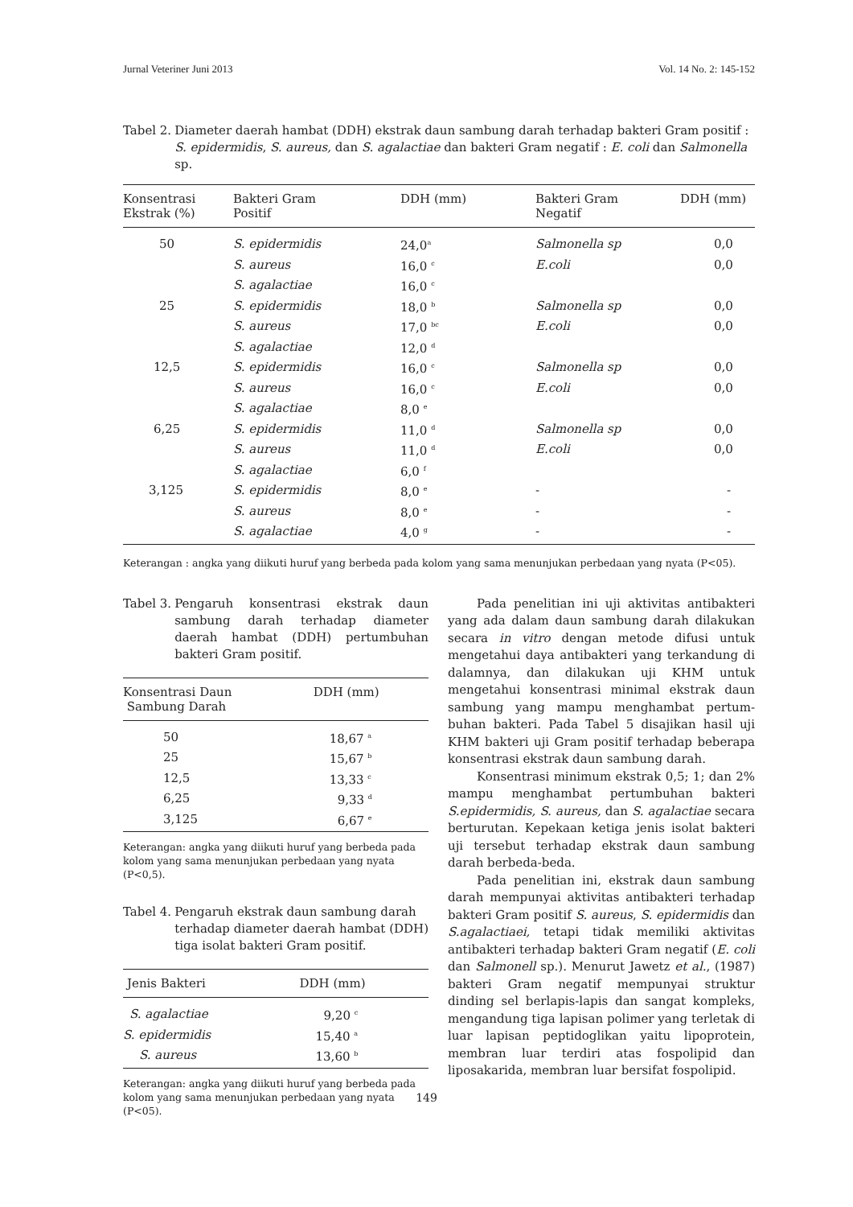Jurnal Veteriner Juni 2013 Vol. 14 No. 2: 145-152
Tabel 2. Diameter daerah hambat (DDH) ekstrak daun sambung darah terhadap bakteri Gram positif : S. epidermidis, S. aureus, dan S. agalactiae dan bakteri Gram negatif : E. coli dan Salmonella sp.
| Konsentrasi Ekstrak (%) | Bakteri Gram Positif | DDH (mm) | Bakteri Gram Negatif | DDH (mm) |
| --- | --- | --- | --- | --- |
| 50 | S. epidermidis | 24,0<sup>a</sup> | Salmonella sp | 0,0 |
| | S. aureus | 16,0 <sup>c</sup> | E.coli | 0,0 |
| | S. agalactiae | 16,0 <sup>c</sup> | | |
| 25 | S. epidermidis | 18,0 <sup>b</sup> | Salmonella sp | 0,0 |
| | S. aureus | 17,0 <sup>bc</sup> | E.coli | 0,0 |
| | S. agalactiae | 12,0 <sup>d</sup> | | |
| 12,5 | S. epidermidis | 16,0 <sup>c</sup> | Salmonella sp | 0,0 |
| | S. aureus | 16,0 <sup>c</sup> | E.coli | 0,0 |
| | S. agalactiae | 8,0 <sup>e</sup> | | |
| 6,25 | S. epidermidis | 11,0 <sup>d</sup> | Salmonella sp | 0,0 |
| | S. aureus | 11,0 <sup>d</sup> | E.coli | 0,0 |
| | S. agalactiae | 6,0 <sup>f</sup> | | |
| 3,125 | S. epidermidis | 8,0 <sup>e</sup> | - | - |
| | S. aureus | 8,0 <sup>e</sup> | - | - |
| | S. agalactiae | 4,0 <sup>g</sup> | - | - |
Keterangan : angka yang diikuti huruf yang berbeda pada kolom yang sama menunjukan perbedaan yang nyata (P<05).
Tabel 3. Pengaruh konsentrasi ekstrak daun sambung darah terhadap diameter daerah hambat (DDH) pertumbuhan bakteri Gram positif.
| Konsentrasi Daun Sambung Darah | DDH (mm) |
| --- | --- |
| 50 | 18,67 <sup>a</sup> |
| 25 | 15,67 <sup>b</sup> |
| 12,5 | 13,33 <sup>c</sup> |
| 6,25 | 9,33 <sup>d</sup> |
| 3,125 | 6,67 <sup>e</sup> |
Keterangan: angka yang diikuti huruf yang berbeda pada kolom yang sama menunjukan perbedaan yang nyata (P<0,5).
Tabel 4. Pengaruh ekstrak daun sambung darah terhadap diameter daerah hambat (DDH) tiga isolat bakteri Gram positif.
| Jenis Bakteri | DDH (mm) |
| --- | --- |
| S. agalactiae | 9,20 <sup>c</sup> |
| S. epidermidis | 15,40 <sup>a</sup> |
| S. aureus | 13,60 <sup>b</sup> |
Keterangan: angka yang diikuti huruf yang berbeda pada kolom yang sama menunjukan perbedaan yang nyata (P<05).
Pada penelitian ini uji aktivitas antibakteri yang ada dalam daun sambung darah dilakukan secara in vitro dengan metode difusi untuk mengetahui daya antibakteri yang terkandung di dalamnya, dan dilakukan uji KHM untuk mengetahui konsentrasi minimal ekstrak daun sambung yang mampu menghambat pertum­buhan bakteri. Pada Tabel 5 disajikan hasil uji KHM bakteri uji Gram positif terhadap beberapa konsentrasi ekstrak daun sambung darah.
Konsentrasi minimum ekstrak 0,5; 1; dan 2% mampu menghambat pertumbuhan bakteri S.epidermidis, S. aureus, dan S. agalactiae secara berturutan. Kepekaan ketiga jenis isolat bakteri uji tersebut terhadap ekstrak daun sambung darah berbeda-beda.
Pada penelitian ini, ekstrak daun sambung darah mempunyai aktivitas antibakteri terhadap bakteri Gram positif S. aureus, S. epidermidis dan S.agalactiaei, tetapi tidak memiliki aktivitas antibakteri terhadap bakteri Gram negatif (E. coli dan Salmonell sp.). Menurut Jawetz et al., (1987) bakteri Gram negatif mempunyai struktur dinding sel berlapis-lapis dan sangat kompleks, mengan­dung tiga lapisan polimer yang terletak di luar lapisan peptidoglikan yaitu lipoprotein, membran luar terdiri atas fospolipid dan liposakarida, membran luar bersifat fospolipid.
149